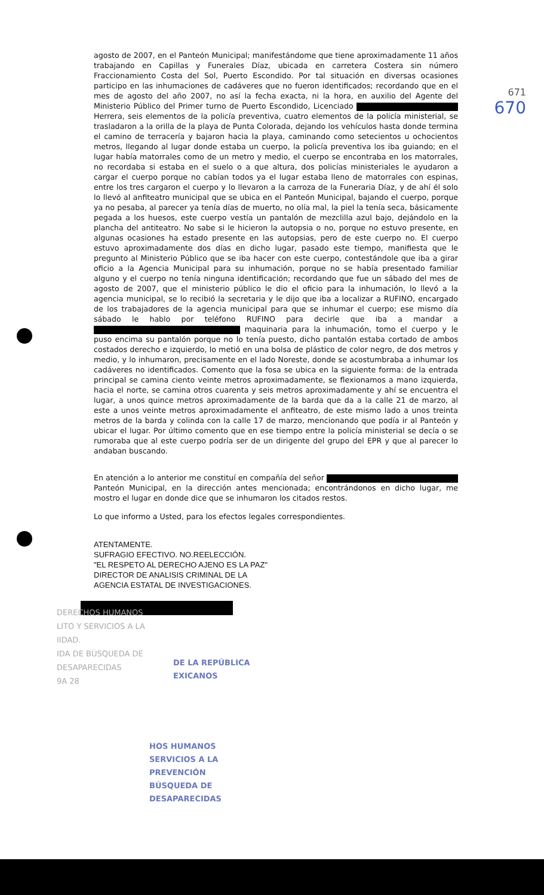671
670
agosto de 2007, en el Panteón Municipal; manifestándome que tiene aproximadamente 11 años trabajando en Capillas y Funerales Díaz, ubicada en carretera Costera sin número Fraccionamiento Costa del Sol, Puerto Escondido. Por tal situación en diversas ocasiones participo en las inhumaciones de cadáveres que no fueron identificados; recordando que en el mes de agosto del año 2007, no así la fecha exacta, ni la hora, en auxilio del Agente del Ministerio Público del Primer turno de Puerto Escondido, Licenciado Herrera, seis elementos de la policía preventiva, cuatro elementos de la policía ministerial, se trasladaron a la orilla de la playa de Punta Colorada, dejando los vehículos hasta donde termina el camino de terracería y bajaron hacia la playa, caminando como setecientos u ochocientos metros, llegando al lugar donde estaba un cuerpo, la policía preventiva los iba guiando; en el lugar había matorrales como de un metro y medio, el cuerpo se encontraba en los matorrales, no recordaba si estaba en el suelo o a que altura, dos policías ministeriales le ayudaron a cargar el cuerpo porque no cabían todos ya el lugar estaba lleno de matorrales con espinas, entre los tres cargaron el cuerpo y lo llevaron a la carroza de la Funeraria Díaz, y de ahí él solo lo llevó al anfiteatro municipal que se ubica en el Panteón Municipal, bajando el cuerpo, porque ya no pesaba, al parecer ya tenía días de muerto, no olía mal, la piel la tenía seca, básicamente pegada a los huesos, este cuerpo vestía un pantalón de mezclilla azul bajo, dejándolo en la plancha del antiteatro. No sabe si le hicieron la autopsia o no, porque no estuvo presente, en algunas ocasiones ha estado presente en las autopsias, pero de este cuerpo no. El cuerpo estuvo aproximadamente dos días en dicho lugar, pasado este tiempo, manifiesta que le pregunto al Ministerio Público que se iba hacer con este cuerpo, contestándole que iba a girar oficio a la Agencia Municipal para su inhumación, porque no se había presentado familiar alguno y el cuerpo no tenía ninguna identificación; recordando que fue un sábado del mes de agosto de 2007, que el ministerio público le dio el oficio para la inhumación, lo llevó a la agencia municipal, se lo recibió la secretaria y le dijo que iba a localizar a RUFINO, encargado de los trabajadores de la agencia municipal para que se inhumar el cuerpo; ese mismo día sábado le hablo por teléfono RUFINO para decirle que iba a mandar a maquinaria para la inhumación, tomo el cuerpo y le puso encima su pantalón porque no lo tenía puesto, dicho pantalón estaba cortado de ambos costados derecho e izquierdo, lo metió en una bolsa de plástico de color negro, de dos metros y medio, y lo inhumaron, precisamente en el lado Noreste, donde se acostumbraba a inhumar los cadáveres no identificados. Comento que la fosa se ubica en la siguiente forma: de la entrada principal se camina ciento veinte metros aproximadamente, se flexionamos a mano izquierda, hacia el norte, se camina otros cuarenta y seis metros aproximadamente y ahí se encuentra el lugar, a unos quince metros aproximadamente de la barda que da a la calle 21 de marzo, al este a unos veinte metros aproximadamente el anfiteatro, de este mismo lado a unos treinta metros de la barda y colinda con la calle 17 de marzo, mencionando que podía ir al Panteón y ubicar el lugar. Por último comento que en ese tiempo entre la policía ministerial se decía o se rumoraba que al este cuerpo podría ser de un dirigente del grupo del EPR y que al parecer lo andaban buscando.
En atención a lo anterior me constituí en compañía del señor Panteón Municipal, en la dirección antes mencionada; encontrándonos en dicho lugar, me mostro el lugar en donde dice que se inhumaron los citados restos.
Lo que informo a Usted, para los efectos legales correspondientes.
ATENTAMENTE.
SUFRAGIO EFECTIVO. NO.REELECCIÓN.
"EL RESPETO AL DERECHO AJENO ES LA PAZ"
DIRECTOR DE ANALISIS CRIMINAL DE LA
AGENCIA ESTATAL DE INVESTIGACIONES.
DERECHOS HUMANOS
LITO Y SERVICIOS A LA
IIDAD.
IDA DE BÚSQUEDA DE
DESAPARECIDAS
9A 28
DE LA REPÚBLICA
EXICANOS
HOS HUMANOS
SERVICIOS A LA
PREVENCIÓN
BÚSQUEDA DE
DESAPARECIDAS